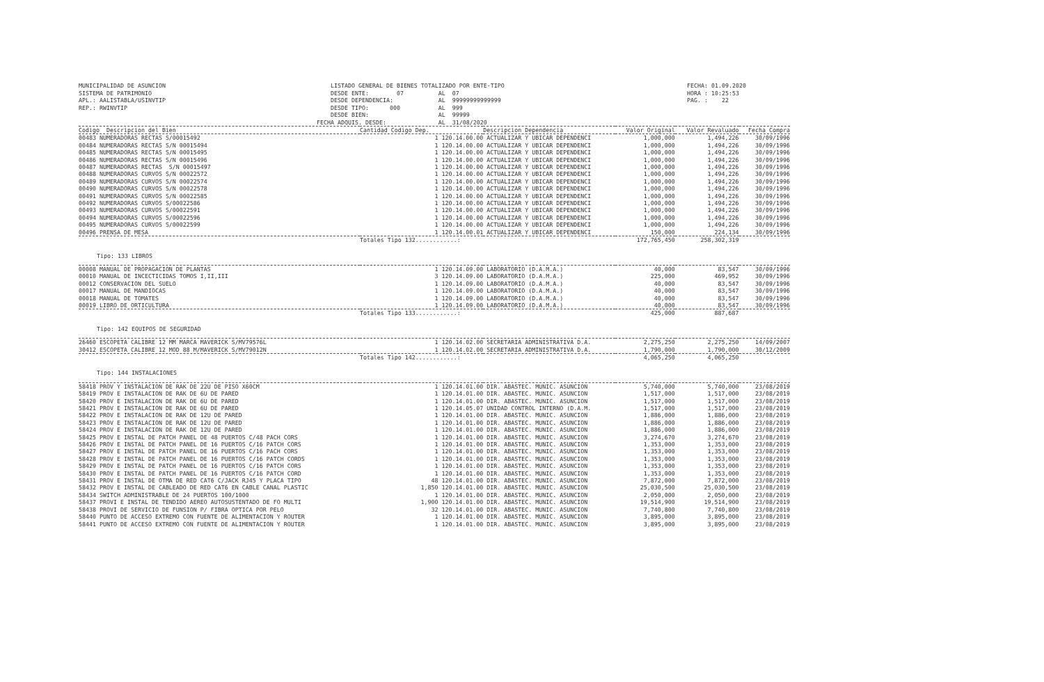MUNICIPALIDAD DE ASUNCION
SISTEMA DE PATRIMONIO
APL.: AALISTABLA/USINVTIP
REP.: RWINVTIP
    LISTADO GENERAL DE BIENES TOTALIZADO POR ENTE-TIPO
    DESDE ENTE:        07          AL  07
    DESDE DEPENDENCIA:             AL  99999999999999
    DESDE TIPO:      000           AL  999
    DESDE BIEN:                    AL  99999
FECHA ADQUIS. DESDE:               AL  31/08/2020
FECHA: 01.09.2020
HORA : 10:25:53
PAG. :    22
| Codigo Descripcion del Bien | Cantidad Codigo Dep. | Descripcion Dependencia | Valor Original | Valor Revaluado | Fecha Compra |
| --- | --- | --- | --- | --- | --- |
| 00483 NUMERADORAS RECTAS S/00015492 | 1 120.14.00.00 | ACTUALIZAR Y UBICAR DEPENDENCI | 1,000,000 | 1,494,226 | 30/09/1996 |
| 00484 NUMERADORAS RECTAS S/N 00015494 | 1 120.14.00.00 | ACTUALIZAR Y UBICAR DEPENDENCI | 1,000,000 | 1,494,226 | 30/09/1996 |
| 00485 NUMERADORAS RECTAS S/N 00015495 | 1 120.14.00.00 | ACTUALIZAR Y UBICAR DEPENDENCI | 1,000,000 | 1,494,226 | 30/09/1996 |
| 00486 NUMERADORAS RECTAS S/N 00015496 | 1 120.14.00.00 | ACTUALIZAR Y UBICAR DEPENDENCI | 1,000,000 | 1,494,226 | 30/09/1996 |
| 00487 NUMERADORAS RECTAS S/N 00015497 | 1 120.14.00.00 | ACTUALIZAR Y UBICAR DEPENDENCI | 1,000,000 | 1,494,226 | 30/09/1996 |
| 00488 NUMERADORAS CURVOS S/N 00022572 | 1 120.14.00.00 | ACTUALIZAR Y UBICAR DEPENDENCI | 1,000,000 | 1,494,226 | 30/09/1996 |
| 00489 NUMERADORAS CURVOS S/N 00022574 | 1 120.14.00.00 | ACTUALIZAR Y UBICAR DEPENDENCI | 1,000,000 | 1,494,226 | 30/09/1996 |
| 00490 NUMERADORAS CURVOS S/N 00022578 | 1 120.14.00.00 | ACTUALIZAR Y UBICAR DEPENDENCI | 1,000,000 | 1,494,226 | 30/09/1996 |
| 00491 NUMERADORAS CURVOS S/N 00022585 | 1 120.14.00.00 | ACTUALIZAR Y UBICAR DEPENDENCI | 1,000,000 | 1,494,226 | 30/09/1996 |
| 00492 NUMERADORAS CURVOS S/00022586 | 1 120.14.00.00 | ACTUALIZAR Y UBICAR DEPENDENCI | 1,000,000 | 1,494,226 | 30/09/1996 |
| 00493 NUMERADORAS CURVOS S/00022591 | 1 120.14.00.00 | ACTUALIZAR Y UBICAR DEPENDENCI | 1,000,000 | 1,494,226 | 30/09/1996 |
| 00494 NUMERADORAS CURVOS S/00022596 | 1 120.14.00.00 | ACTUALIZAR Y UBICAR DEPENDENCI | 1,000,000 | 1,494,226 | 30/09/1996 |
| 00495 NUMERADORAS CURVOS S/00022599 | 1 120.14.00.00 | ACTUALIZAR Y UBICAR DEPENDENCI | 1,000,000 | 1,494,226 | 30/09/1996 |
| 00496 PRENSA DE MESA | 1 120.14.00.01 | ACTUALIZAR Y UBICAR DEPENDENCI | 150,000 | 224,134 | 30/09/1996 |
| | Totales Tipo 132............: | | 172,765,450 | 258,302,319 | |
| Tipo: 133 LIBROS | | | | | |
| 00008 MANUAL DE PROPAGACION DE PLANTAS | 1 120.14.09.00 | LABORATORIO (D.A.M.A.) | 40,000 | 83,547 | 30/09/1996 |
| 00010 MANUAL DE INCECTICIDAS TOMOS I,II,III | 3 120.14.09.00 | LABORATORIO (D.A.M.A.) | 225,000 | 469,952 | 30/09/1996 |
| 00012 CONSERVACION DEL SUELO | 1 120.14.09.00 | LABORATORIO (D.A.M.A.) | 40,000 | 83,547 | 30/09/1996 |
| 00017 MANUAL DE MANDIOCAS | 1 120.14.09.00 | LABORATORIO (D.A.M.A.) | 40,000 | 83,547 | 30/09/1996 |
| 00018 MANUAL DE TOMATES | 1 120.14.09.00 | LABORATORIO (D.A.M.A.) | 40,000 | 83,547 | 30/09/1996 |
| 00019 LIBRO DE ORTICULTURA | 1 120.14.09.00 | LABORATORIO (D.A.M.A.) | 40,000 | 83,547 | 30/09/1996 |
| | Totales Tipo 133............: | | 425,000 | 887,687 | |
| Tipo: 142 EQUIPOS DE SEGURIDAD | | | | | |
| 26460 ESCOPETA CALIBRE 12 MM MARCA MAVERICK S/MV79576L | 1 120.14.02.00 | SECRETARIA ADMINISTRATIVA D.A. | 2,275,250 | 2,275,250 | 14/09/2007 |
| 30412 ESCOPETA CALIBRE 12 MOD 88 M/MAVERICK S/MV79012N | 1 120.14.02.00 | SECRETARIA ADMINISTRATIVA D.A. | 1,790,000 | 1,790,000 | 30/12/2009 |
| | Totales Tipo 142............: | | 4,065,250 | 4,065,250 | |
| Tipo: 144 INSTALACIONES | | | | | |
| 58418 PROV Y INSTALACION DE RAK DE 22U DE PISO X60CM | 1 120.14.01.00 | DIR. ABASTEC. MUNIC. ASUNCION | 5,740,000 | 5,740,000 | 23/08/2019 |
| 58419 PROV E INSTALACION DE RAK DE 6U DE PARED | 1 120.14.01.00 | DIR. ABASTEC. MUNIC. ASUNCION | 1,517,000 | 1,517,000 | 23/08/2019 |
| 58420 PROV E INSTALACION DE RAK DE 6U DE PARED | 1 120.14.01.00 | DIR. ABASTEC. MUNIC. ASUNCION | 1,517,000 | 1,517,000 | 23/08/2019 |
| 58421 PROV E INSTALACION DE RAK DE 6U DE PARED | 1 120.14.05.07 | UNIDAD CONTROL INTERNO (D.A.M. | 1,517,000 | 1,517,000 | 23/08/2019 |
| 58422 PROV E INSTALACION DE RAK DE 12U DE PARED | 1 120.14.01.00 | DIR. ABASTEC. MUNIC. ASUNCION | 1,886,000 | 1,886,000 | 23/08/2019 |
| 58423 PROV E INSTALACION DE RAK DE 12U DE PARED | 1 120.14.01.00 | DIR. ABASTEC. MUNIC. ASUNCION | 1,886,000 | 1,886,000 | 23/08/2019 |
| 58424 PROV E INSTALACION DE RAK DE 12U DE PARED | 1 120.14.01.00 | DIR. ABASTEC. MUNIC. ASUNCION | 1,886,000 | 1,886,000 | 23/08/2019 |
| 58425 PROV E INSTAL DE PATCH PANEL DE 48 PUERTOS C/48 PACH CORS | 1 120.14.01.00 | DIR. ABASTEC. MUNIC. ASUNCION | 3,274,670 | 3,274,670 | 23/08/2019 |
| 58426 PROV E INSTAL DE PATCH PANEL DE 16 PUERTOS C/16 PATCH CORS | 1 120.14.01.00 | DIR. ABASTEC. MUNIC. ASUNCION | 1,353,000 | 1,353,000 | 23/08/2019 |
| 58427 PROV E INSTAL DE PATCH PANEL DE 16 PUERTOS C/16 PACH CORS | 1 120.14.01.00 | DIR. ABASTEC. MUNIC. ASUNCION | 1,353,000 | 1,353,000 | 23/08/2019 |
| 58428 PROV E INSTAL DE PATCH PANEL DE 16 PUERTOS C/16 PATCH CORDS | 1 120.14.01.00 | DIR. ABASTEC. MUNIC. ASUNCION | 1,353,000 | 1,353,000 | 23/08/2019 |
| 58429 PROV E INSTAL DE PATCH PANEL DE 16 PUERTOS C/16 PATCH CORS | 1 120.14.01.00 | DIR. ABASTEC. MUNIC. ASUNCION | 1,353,000 | 1,353,000 | 23/08/2019 |
| 58430 PROV E INSTAL DE PATCH PANEL DE 16 PUERTOS C/16 PATCH CORD | 1 120.14.01.00 | DIR. ABASTEC. MUNIC. ASUNCION | 1,353,000 | 1,353,000 | 23/08/2019 |
| 58431 PROV E INSTAL DE OTMA DE RED CAT6 C/JACK RJ45 Y PLACA TIPO | 48 120.14.01.00 | DIR. ABASTEC. MUNIC. ASUNCION | 7,872,000 | 7,872,000 | 23/08/2019 |
| 58432 PROV E INSTAL DE CABLEADO DE RED CAT6 EN CABLE CANAL PLASTIC | 1,850 120.14.01.00 | DIR. ABASTEC. MUNIC. ASUNCION | 25,030,500 | 25,030,500 | 23/08/2019 |
| 58434 SWITCH ADMINISTRABLE DE 24 PUERTOS 100/1000 | 1 120.14.01.00 | DIR. ABASTEC. MUNIC. ASUNCION | 2,050,000 | 2,050,000 | 23/08/2019 |
| 58437 PROVI E INSTAL DE TENDIDO AEREO AUTOSUSTENTADO DE FO MULTI | 1,900 120.14.01.00 | DIR. ABASTEC. MUNIC. ASUNCION | 19,514,900 | 19,514,900 | 23/08/2019 |
| 58438 PROVI DE SERVICIO DE FUNSION P/ FIBRA OPTICA POR PELO | 32 120.14.01.00 | DIR. ABASTEC. MUNIC. ASUNCION | 7,740,800 | 7,740,800 | 23/08/2019 |
| 58440 PUNTO DE ACCESO EXTREMO CON FUENTE DE ALIMENTACION Y ROUTER | 1 120.14.01.00 | DIR. ABASTEC. MUNIC. ASUNCION | 3,895,000 | 3,895,000 | 23/08/2019 |
| 58441 PUNTO DE ACCESO EXTREMO CON FUENTE DE ALIMENTACION Y ROUTER | 1 120.14.01.00 | DIR. ABASTEC. MUNIC. ASUNCION | 3,895,000 | 3,895,000 | 23/08/2019 |